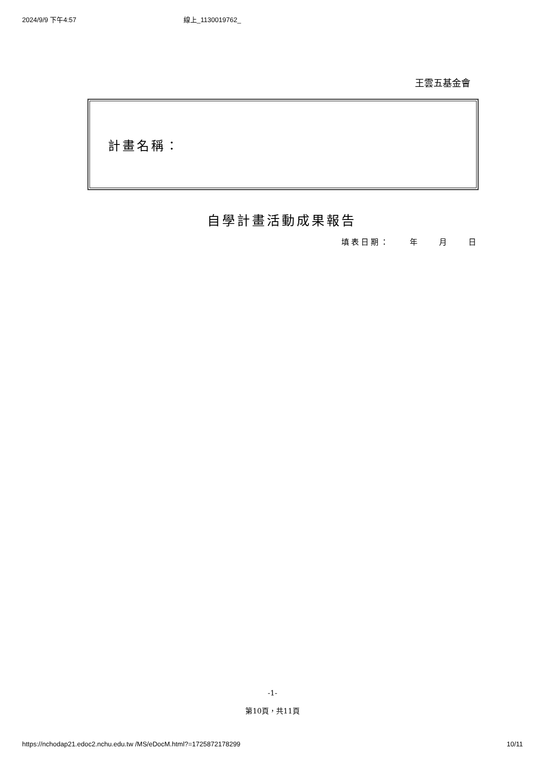2024/9/9 下午4:57 線上_1130019762_
王雲五基金會
計畫名稱：
自學計畫活動成果報告
填表日期：　　年　　月　　日
-1-
第10頁，共11頁
https://nchodap21.edoc2.nchu.edu.tw /MS/eDocM.html?=1725872178299 10/11